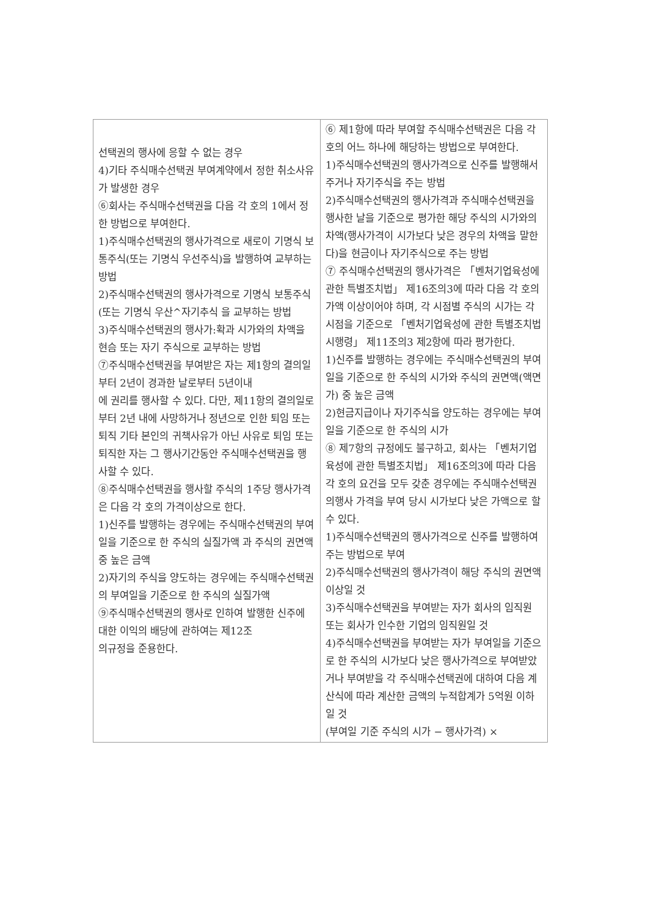| 선택권의 행사에 응할 수 없는 경우 4)기타 주식매수선택권 부여계약에서 정한 취소사유가 발생한 경우 ⑥회사는 주식매수선택권을 다음 각 호의 1에서 정한 방법으로 부여한다. 1)주식매수선택권의 행사가격으로 새로이 기명식 보통주식(또는 기명식 우선주식)을 발행하여 교부하는 방법 2)주식매수선택권의 행사가격으로 기명식 보통주식(또는 기명식 우산^자기추식 을 교부하는 방법 3)주식매수선택권의 행사가:확과 시가와의 차액을 현슴 또는 자기 주식으로 교부하는 방법 ⑦주식매수선택권을 부여받은 자는 제1항의 결의일부터 2년이 경과한 날로부터 5년이내 에 권리를 행사할 수 있다. 다만, 제11항의 결의일로부터 2년 내에 사망하거나 정년으로 인한 퇴임 또는 퇴직 기타 본인의 귀책사유가 아닌 사유로 퇴임 또는 퇴직한 자는 그 행사기간동안 주식매수선택권을 행사할 수 있다. ⑧주식매수선택권을 행사할 주식의 1주당 행사가격은 다음 각 호의 가격이상으로 한다. 1)신주를 발행하는 경우에는 주식매수선택권의 부여일을 기준으로 한 주식의 실질가액 과 주식의 권면액 중 높은 금액 2)자기의 주식을 양도하는 경우에는 주식매수선택권의 부여일을 기준으로 한 주식의 실질가액 ⑨주식매수선택권의 행사로 인하여 발행한 신주에 대한 이익의 배당에 관하여는 제12조 의규정을 준용한다. | ⑥ 제1항에 따라 부여할 주식매수선택권은 다음 각 호의 어느 하나에 해당하는 방법으로 부여한다. 1)주식매수선택권의 행사가격으로 신주를 발행해서 주거나 자기주식을 주는 방법 2)주식매수선택권의 행사가격과 주식매수선택권을 행사한 날을 기준으로 평가한 해당 주식의 시가와의 차액(행사가격이 시가보다 낮은 경우의 차액을 말한다)을 현금이나 자기주식으로 주는 방법 ⑦ 주식매수선택권의 행사가격은 「벤처기업육성에 관한 특별조치법」 제16조의3에 따라 다음 각 호의 가액 이상이어야 하며, 각 시점별 주식의 시가는 각 시점을 기준으로 「벤처기업육성에 관한 특별조치법 시행령」 제11조의3 제2항에 따라 평가한다. 1)신주를 발행하는 경우에는 주식매수선택권의 부여일을 기준으로 한 주식의 시가와 주식의 권면액(액면가) 중 높은 금액 2)현금지급이나 자기주식을 양도하는 경우에는 부여일을 기준으로 한 주식의 시가 ⑧ 제7항의 규정에도 불구하고, 회사는 「벤처기업육성에 관한 특별조치법」 제16조의3에 따라 다음 각 호의 요건을 모두 갖춘 경우에는 주식매수선택권의행사 가격을 부여 당시 시가보다 낮은 가액으로 할 수 있다. 1)주식매수선택권의 행사가격으로 신주를 발행하여 주는 방법으로 부여 2)주식매수선택권의 행사가격이 해당 주식의 권면액 이상일 것 3)주식매수선택권을 부여받는 자가 회사의 임직원 또는 회사가 인수한 기업의 임직원일 것 4)주식매수선택권을 부여받는 자가 부여일을 기준으로 한 주식의 시가보다 낮은 행사가격으로 부여받았거나 부여받을 각 주식매수선택권에 대하여 다음 계산식에 따라 계산한 금액의 누적합계가 5억원 이하일 것 (부여일 기준 주식의 시가 − 행사가격) × |